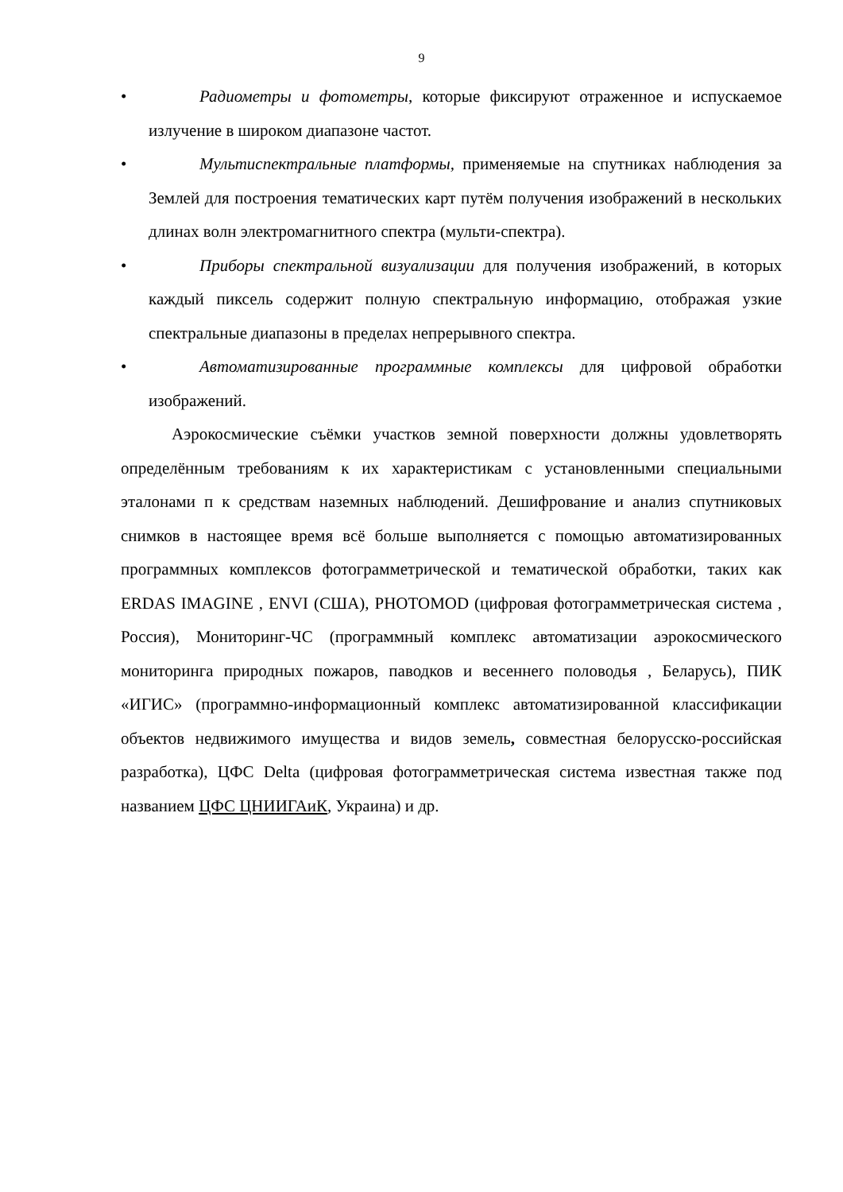9
• Радиометры и фотометры, которые фиксируют отраженное и испускаемое излучение в широком диапазоне частот.
• Мультиспектральные платформы, применяемые на спутниках наблюдения за Землей для построения тематических карт путём получения изображений в нескольких длинах волн электромагнитного спектра (мульти-спектра).
• Приборы спектральной визуализации для получения изображений, в которых каждый пиксель содержит полную спектральную информацию, отображая узкие спектральные диапазоны в пределах непрерывного спектра.
• Автоматизированные программные комплексы для цифровой обработки изображений.
Аэрокосмические съёмки участков земной поверхности должны удовлетворять определённым требованиям к их характеристикам с установленными специальными эталонами п к средствам наземных наблюдений. Дешифрование и анализ спутниковых снимков в настоящее время всё больше выполняется с помощью автоматизированных программных комплексов фотограмметрической и тематической обработки, таких как ERDAS IMAGINE , ENVI (США), PHOTOMOD (цифровая фотограмметрическая система , Россия), Мониторинг-ЧС (программный комплекс автоматизации аэрокосмического мониторинга природных пожаров, паводков и весеннего половодья , Беларусь), ПИК «ИГИС» (программно-информационный комплекс автоматизированной классификации объектов недвижимого имущества и видов земель, совместная белорусско-российская разработка), ЦФС Delta (цифровая фотограмметрическая система известная также под названием ЦФС ЦНИИГАиК, Украина) и др.